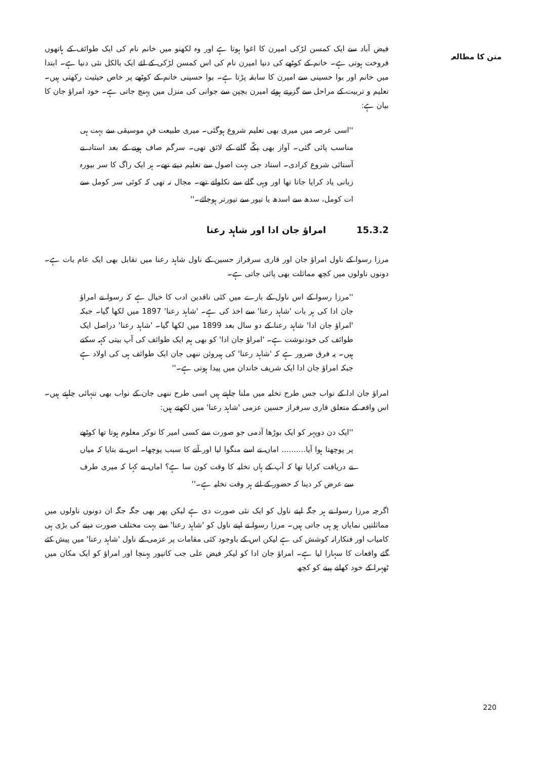متن کا مطالعہ
فیض آباد سے ایک کمسن لڑکی امیرن کا اغوا ہوتا ہے اور وہ لکھنو میں خانم نام کی ایک طوائف کے ہاتھوں فروخت ہوتی ہے۔ خانم کے کوٹھے کی دنیا امیرن نام کی اس کمسن لڑکی کے لئے ایک بالکل نئی دنیا ہے۔ ابتدا میں خانم اور بوا حسینی سے امیرن کا سابقہ پڑتا ہے۔ بوا حسینی خانم کے کوٹھے پر خاص حیثیت رکھتی ہیں۔ تعلیم و تربیت کے مراحل سے گزرتے ہوئے امیرن بچپن سے جوانی کی منزل میں پہنچ جاتی ہے۔ خود امراؤ جان کا بیان ہے:
''اسی عرصہ میں میری بھی تعلیم شروع ہوگئی۔ میری طبیعت فنِ موسیقی سے بہت ہی مناسب پائی گئی۔ آواز بھی پکّے گانے کے لائق تھی۔ سرگم صاف ہونے کے بعد استاد نے آستائی شروع کرادی۔ استاد جی بہت اصول سے تعلیم دیتے تھے۔ ہر ایک راگ کا سر بیورہ زبانی یاد کرایا جاتا تھا اور وہی گلے سے نکلواتے تھے۔ مجال نہ تھی کہ کوئی سر کومل سے ات کومل، سدھ سے اسدھ یا تیور سے تیورتر ہوجائے۔''
15.3.2 امراؤ جان ادا اور شاہد رعنا
مرزا رسوا کے ناول امراؤ جان اور قاری سرفراز حسین کے ناول شاہد رعنا میں تقابل بھی ایک عام بات ہے۔ دونوں ناولوں میں کچھ مماثلت بھی پائی جاتی ہے۔
''مرزا رسوا کے اس ناول کے بارے میں کئی ناقدین ادب کا خیال ہے کہ رسوا نے امراؤ جان ادا کی ہر بات 'شاہد رعنا' سے اخذ کی ہے۔ 'شاہد رعنا' 1897 میں لکھا گیا۔ جبکہ 'امراؤ جان ادا' شاہد رعنا کے دو سال بعد 1899 میں لکھا گیا۔ 'شاہد رعنا' دراصل ایک طوائف کی خودنوشت ہے۔ 'امراؤ جان ادا' کو بھی ہم ایک طوائف کی آپ بیتی کہہ سکتے ہیں۔ یہ فرق ضرور ہے کہ 'شاہد رعنا' کی ہیروئن ننھی جان ایک طوائف ہی کی اولاد ہے جبکہ امراؤ جان ادا ایک شریف خاندان میں پیدا ہوتی ہے۔''
امراؤ جان ادا کے نواب جس طرح تخلیہ میں ملنا چاہتے ہیں اسی طرح ننھی جان کے نواب بھی تنہائی چاہتے ہیں۔ اس واقعہ کے متعلق قاری سرفراز حسین عزمی 'شاہد رعنا' میں لکھتے ہیں:
''ایک دن دوپہر کو ایک بوڑھا آدمی جو صورت سے کسی امیر کا نوکر معلوم ہوتا تھا کوٹھے پر پوچھتا ہوا آیا.......... اماں نے اسے منگوا لیا اور آنے کا سبب پوچھا۔ اس نے بتایا کہ میاں نے دریافت کرایا تھا کہ آپ کے ہاں تخلیہ کا وقت کون سا ہے؟ اماں نے کہا کہ میری طرف سے عرض کر دینا کہ حضور کے لئے ہر وقت تخلیہ ہے۔''
اگرچہ مرزا رسوا نے ہر جگہ اپنے ناول کو ایک نئی صورت دی ہے لیکن پھر بھی جگہ جگہ ان دونوں ناولوں میں مماثلتیں نمایاں ہو ہی جاتی ہیں۔ مرزا رسوا نے اپنے ناول کو 'شاہد رعنا' سے بہت مختلف صورت دینے کی بڑی ہی کامیاب اور فنکارانہ کوشش کی ہے لیکن اس کے باوجود کئی مقامات پر عزمی کے ناول 'شاہد رعنا' میں پیش کئے گئے واقعات کا سہارا لیا ہے۔ امراؤ جان ادا کو لیکر فیض علی جب کانپور پہنچا اور امراؤ کو ایک مکان میں ٹھہرا کے خود کھانے پینے کو کچھ
220